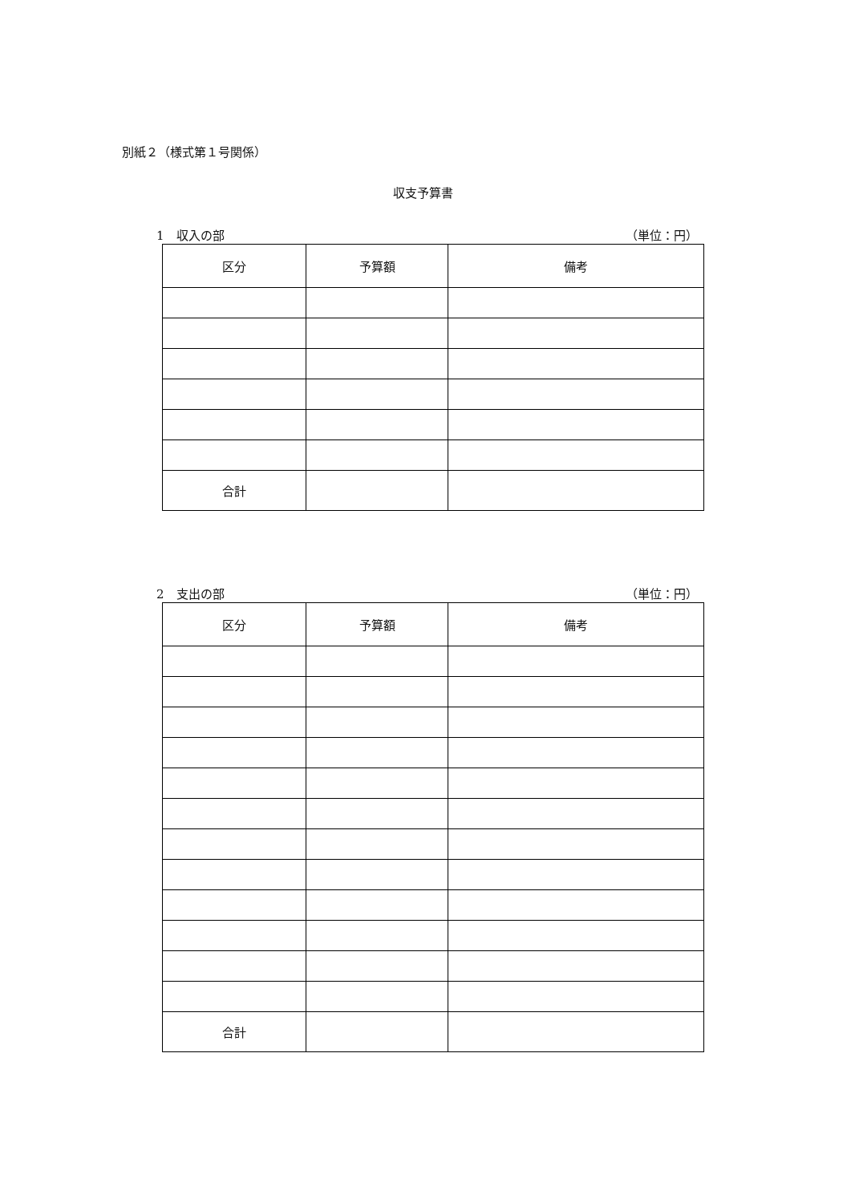別紙２（様式第１号関係）
収支予算書
1　収入の部 （単位：円）
| 区分 | 予算額 | 備考 |
| --- | --- | --- |
| 合計 | | |
2　支出の部 （単位：円）
| 区分 | 予算額 | 備考 |
| --- | --- | --- |
| 合計 | | |